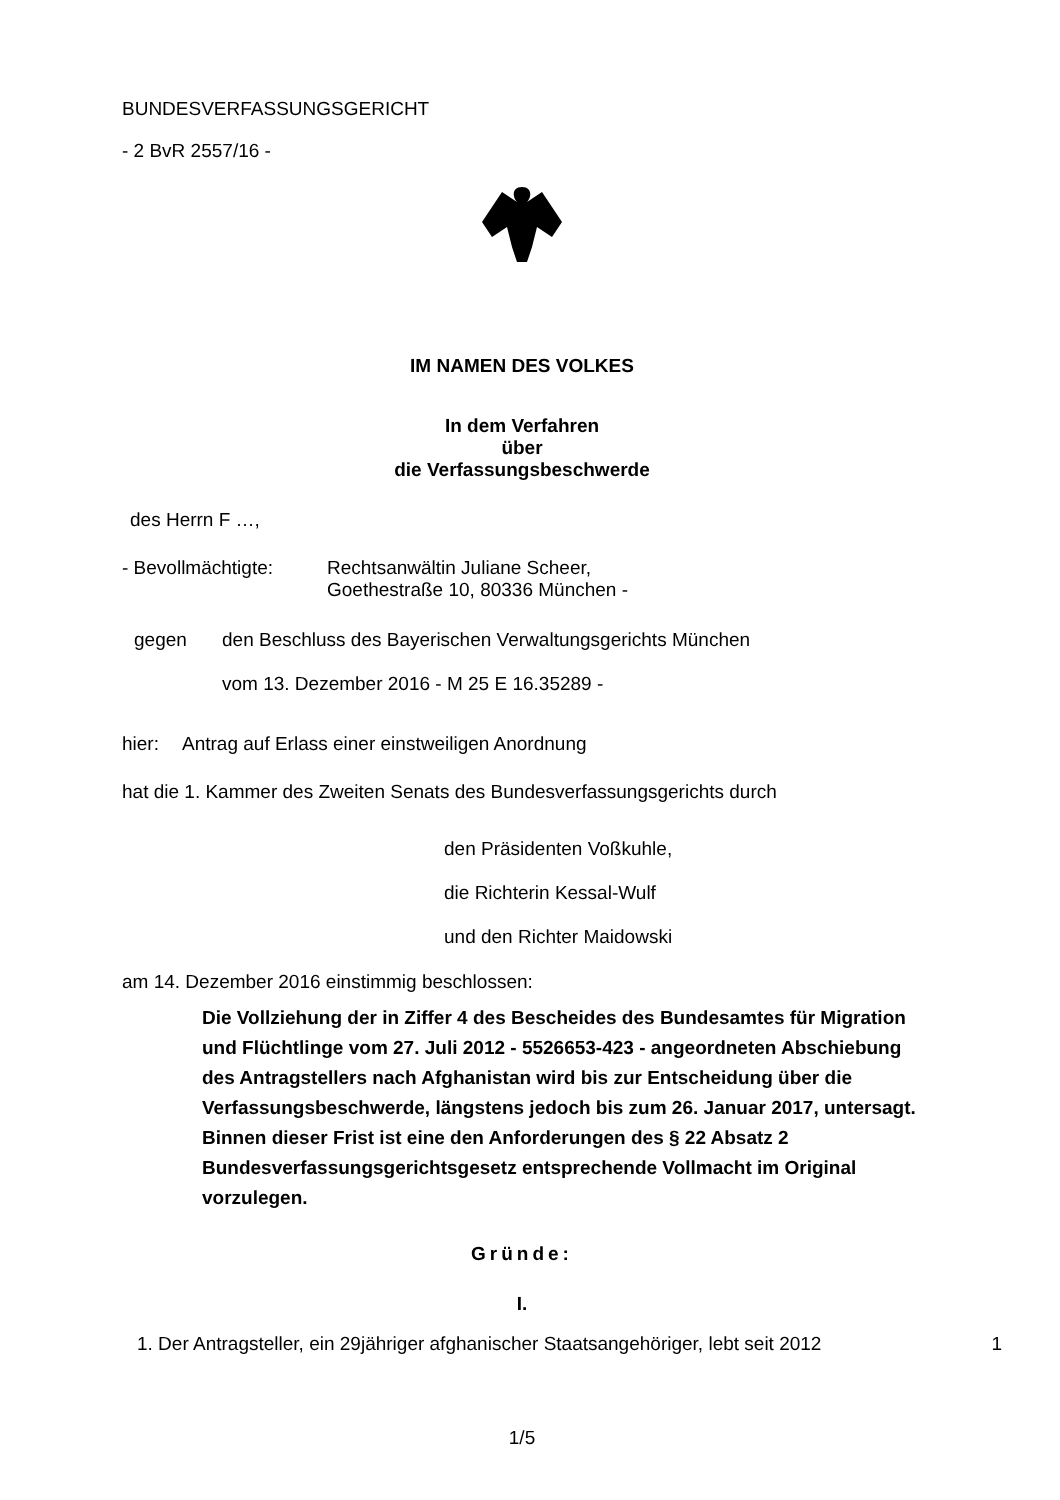BUNDESVERFASSUNGSGERICHT
- 2 BvR 2557/16 -
IM NAMEN DES VOLKES
In dem Verfahren
über
die Verfassungsbeschwerde
des Herrn F …,
- Bevollmächtigte: Rechtsanwältin Juliane Scheer,
Goethestraße 10, 80336 München -
gegen den Beschluss des Bayerischen Verwaltungsgerichts München
vom 13. Dezember 2016 - M 25 E 16.35289 -
hier: Antrag auf Erlass einer einstweiligen Anordnung
hat die 1. Kammer des Zweiten Senats des Bundesverfassungsgerichts durch
den Präsidenten Voßkuhle,
die Richterin Kessal-Wulf
und den Richter Maidowski
am 14. Dezember 2016 einstimmig beschlossen:
Die Vollziehung der in Ziffer 4 des Bescheides des Bundesamtes für Migration und Flüchtlinge vom 27. Juli 2012 - 5526653-423 - angeordneten Abschiebung des Antragstellers nach Afghanistan wird bis zur Entscheidung über die Verfassungsbeschwerde, längstens jedoch bis zum 26. Januar 2017, untersagt. Binnen dieser Frist ist eine den Anforderungen des § 22 Absatz 2 Bundesverfassungsgerichtsgesetz entsprechende Vollmacht im Original vorzulegen.
Gründe:
I.
1. Der Antragsteller, ein 29jähriger afghanischer Staatsangehöriger, lebt seit 2012 1
1/5